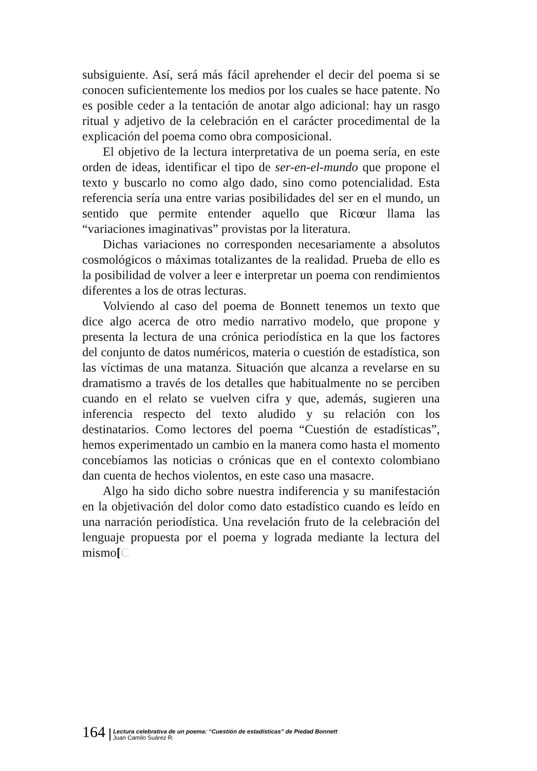subsiguiente. Así, será más fácil aprehender el decir del poema si se conocen suficientemente los medios por los cuales se hace patente. No es posible ceder a la tentación de anotar algo adicional: hay un rasgo ritual y adjetivo de la celebración en el carácter procedimental de la explicación del poema como obra composicional.
El objetivo de la lectura interpretativa de un poema sería, en este orden de ideas, identificar el tipo de ser-en-el-mundo que propone el texto y buscarlo no como algo dado, sino como potencialidad. Esta referencia sería una entre varias posibilidades del ser en el mundo, un sentido que permite entender aquello que Ricœur llama las “variaciones imaginativas” provistas por la literatura.
Dichas variaciones no corresponden necesariamente a absolutos cosmológicos o máximas totalizantes de la realidad. Prueba de ello es la posibilidad de volver a leer e interpretar un poema con rendimientos diferentes a los de otras lecturas.
Volviendo al caso del poema de Bonnett tenemos un texto que dice algo acerca de otro medio narrativo modelo, que propone y presenta la lectura de una crónica periodística en la que los factores del conjunto de datos numéricos, materia o cuestión de estadística, son las víctimas de una matanza. Situación que alcanza a revelarse en su dramatismo a través de los detalles que habitualmente no se perciben cuando en el relato se vuelven cifra y que, además, sugieren una inferencia respecto del texto aludido y su relación con los destinatarios. Como lectores del poema “Cuestión de estadísticas”, hemos experimentado un cambio en la manera como hasta el momento concebíamos las noticias o crónicas que en el contexto colombiano dan cuenta de hechos violentos, en este caso una masacre.
Algo ha sido dicho sobre nuestra indiferencia y su manifestación en la objetivación del dolor como dato estadístico cuando es leído en una narración periodística. Una revelación fruto de la celebración del lenguaje propuesta por el poema y lograda mediante la lectura del mismo[C
164
Lectura celebrativa de un poema: “Cuestión de estadísticas” de Piedad Bonnett
Juan Camilo Suárez R.